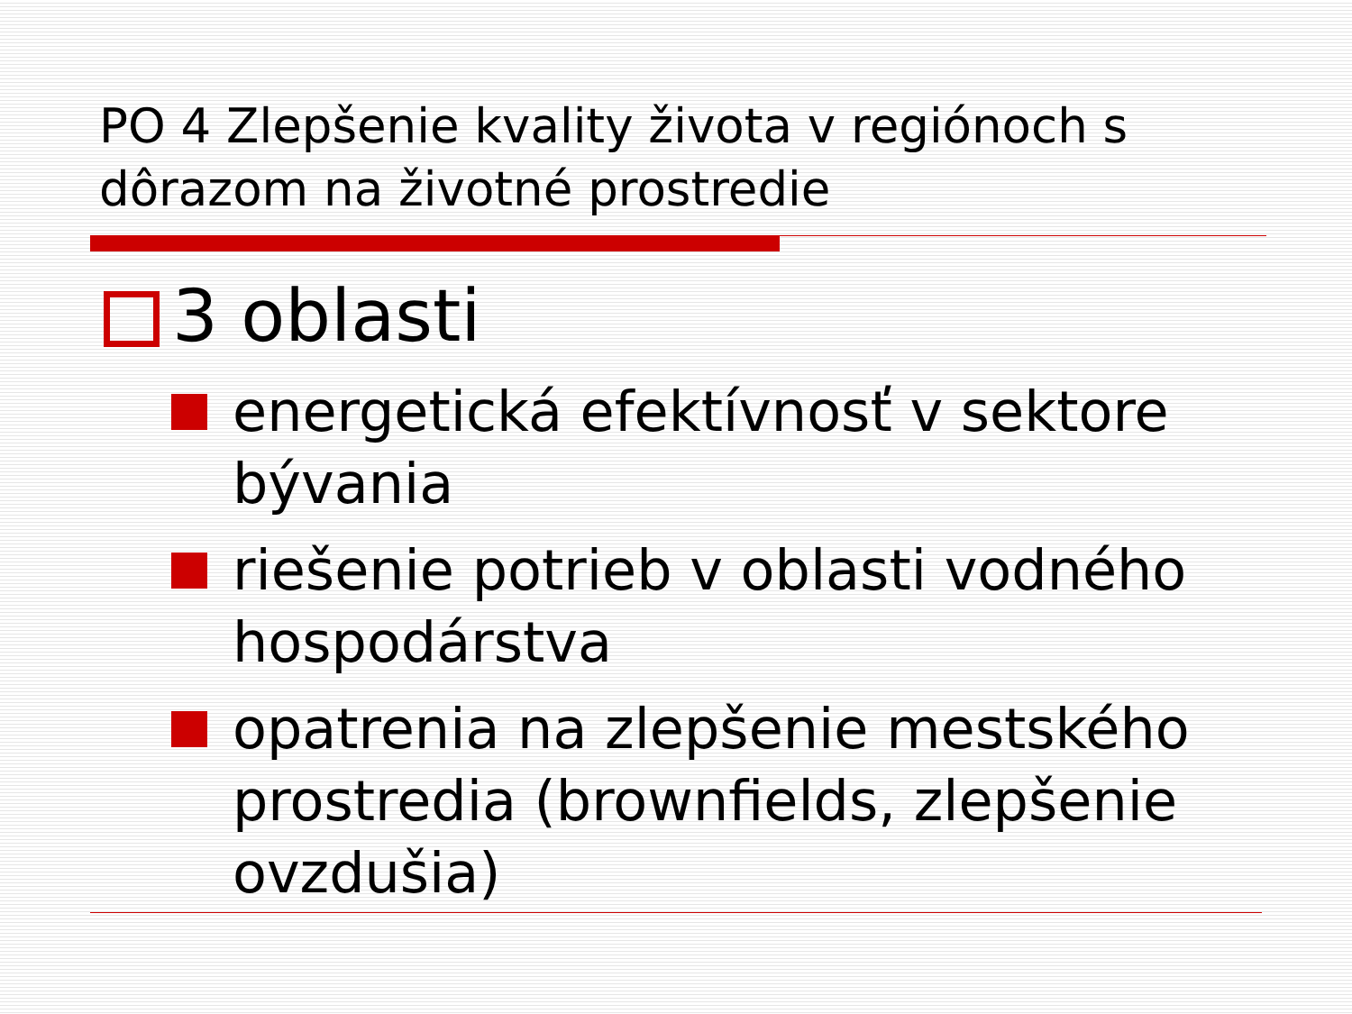PO 4 Zlepšenie kvality života v regiónoch s dôrazom na životné prostredie
3 oblasti
energetická efektívnosť v sektore bývania
riešenie potrieb v oblasti vodného hospodárstva
opatrenia na zlepšenie mestského prostredia (brownfields, zlepšenie ovzdušia)